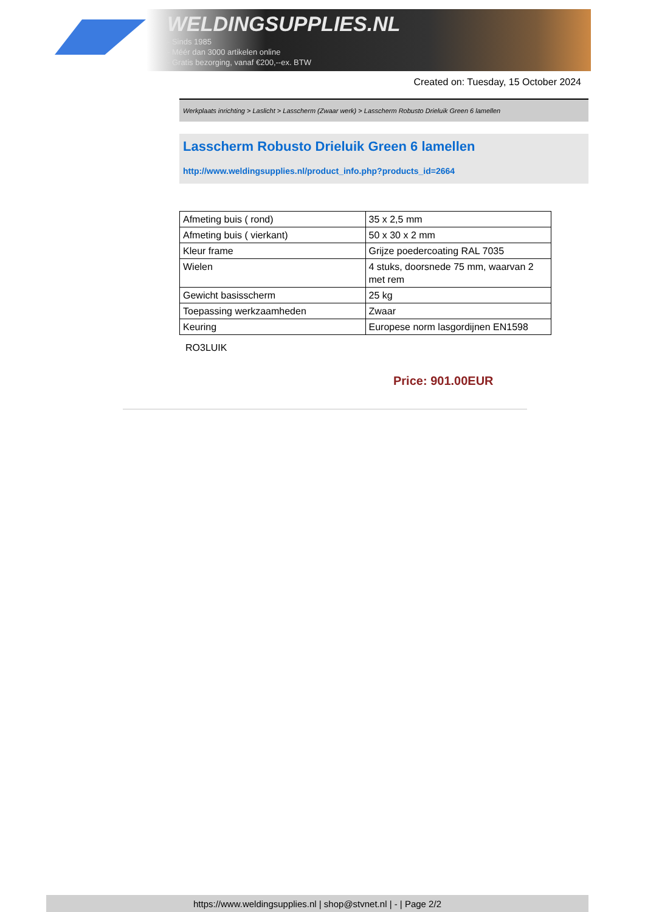WELDINGSUPPLIES.NL
- Sinds 1985
- Méér dan 3000 artikelen online
- Gratis bezorging, vanaf €200,--ex. BTW
Created on: Tuesday, 15 October 2024
Werkplaats inrichting > Laslicht > Lasscherm (Zwaar werk) > Lasscherm Robusto Drieluik Green 6 lamellen
Lasscherm Robusto Drieluik Green 6 lamellen
http://www.weldingsupplies.nl/product_info.php?products_id=2664
| Afmeting buis ( rond) | 35 x 2,5 mm |
| Afmeting buis ( vierkant) | 50 x 30 x 2 mm |
| Kleur frame | Grijze poedercoating RAL 7035 |
| Wielen | 4 stuks, doorsnede 75 mm, waarvan 2 met rem |
| Gewicht basisscherm | 25 kg |
| Toepassing werkzaamheden | Zwaar |
| Keuring | Europese norm lasgordijnen EN1598 |
RO3LUIK
Price: 901.00EUR
https://www.weldingsupplies.nl | shop@stvnet.nl | - | Page 2/2